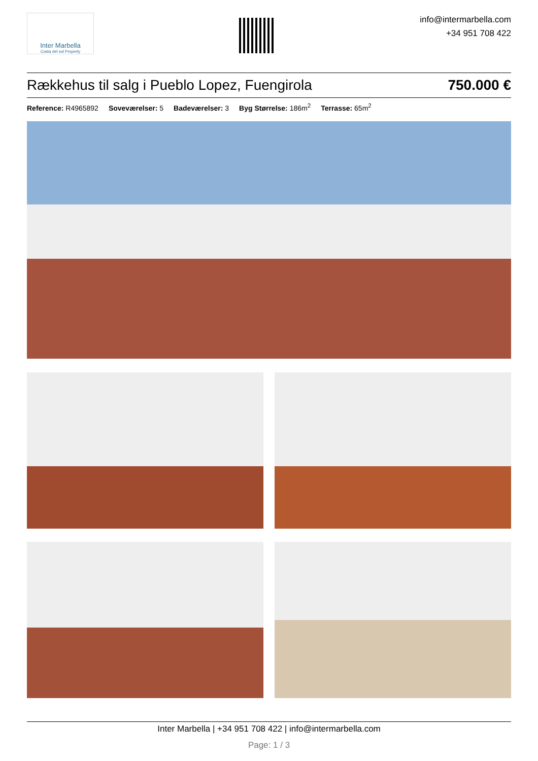Inter Marbella
Costa del sol Property
info@intermarbella.com
+34 951 708 422
Rækkehus til salg i Pueblo Lopez, Fuengirola 750.000 €
Reference: R4965892 Soveværelser: 5 Badeværelser: 3 Byg Størrelse: 186m<sup>2</sup> Terrasse: 65m<sup>2</sup>
Inter Marbella | +34 951 708 422 | info@intermarbella.com
Page: 1 / 3